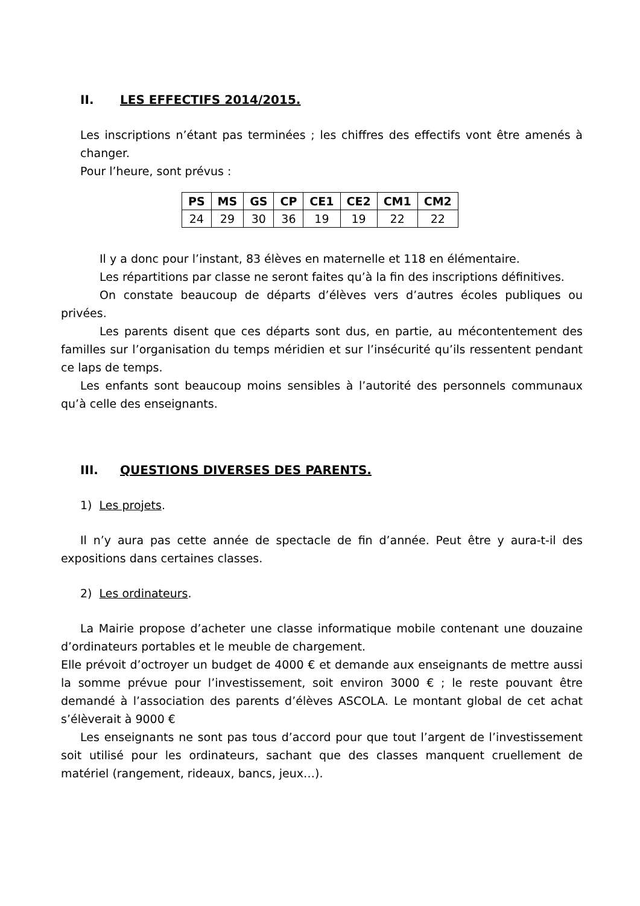II. LES EFFECTIFS 2014/2015.
Les inscriptions n’étant pas terminées ; les chiffres des effectifs vont être amenés à changer.
Pour l’heure, sont prévus :
| PS | MS | GS | CP | CE1 | CE2 | CM1 | CM2 |
| --- | --- | --- | --- | --- | --- | --- | --- |
| 24 | 29 | 30 | 36 | 19 | 19 | 22 | 22 |
Il y a donc pour l’instant, 83 élèves en maternelle et 118 en élémentaire.
Les répartitions par classe ne seront faites qu’à la fin des inscriptions définitives.
On constate beaucoup de départs d’élèves vers d’autres écoles publiques ou privées.
Les parents disent que ces départs sont dus, en partie, au mécontentement des familles sur l’organisation du temps méridien et sur l’insécurité qu’ils ressentent pendant ce laps de temps.
Les enfants sont beaucoup moins sensibles à l’autorité des personnels communaux qu’à celle des enseignants.
III. QUESTIONS DIVERSES DES PARENTS.
1) Les projets.
Il n’y aura pas cette année de spectacle de fin d’année. Peut être y aura-t-il des expositions dans certaines classes.
2) Les ordinateurs.
La Mairie propose d’acheter une classe informatique mobile contenant une douzaine d’ordinateurs portables et le meuble de chargement.
Elle prévoit d’octroyer un budget de 4000 € et demande aux enseignants de mettre aussi la somme prévue pour l’investissement, soit environ 3000 € ; le reste pouvant être demandé à l’association des parents d’élèves ASCOLA. Le montant global de cet achat s’élèverait à 9000 €
Les enseignants ne sont pas tous d’accord pour que tout l’argent de l’investissement soit utilisé pour les ordinateurs, sachant que des classes manquent cruellement de matériel (rangement, rideaux, bancs, jeux…).